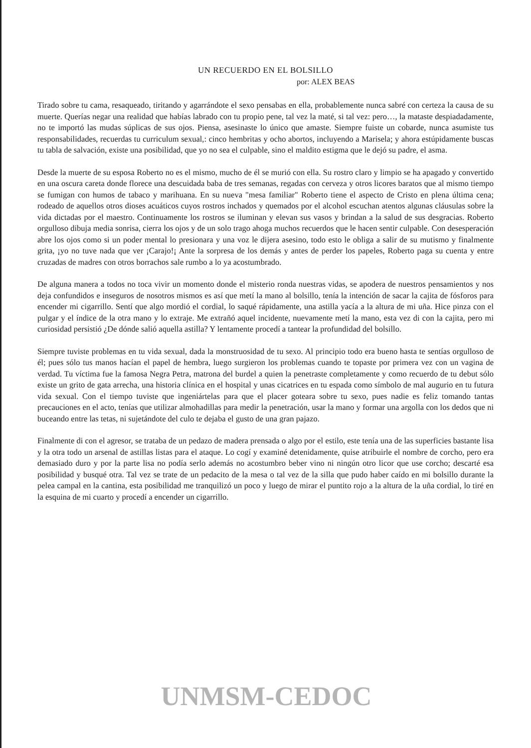UN RECUERDO EN EL BOLSILLO
por: ALEX BEAS
Tirado sobre tu cama, resaqueado, tiritando y agarrándote el sexo pensabas en ella, probablemente nunca sabré con certeza la causa de su muerte. Querías negar una realidad que habías labrado con tu propio pene, tal vez la maté, si tal vez: pero…, la mataste despiadadamente, no te importó las mudas súplicas de sus ojos. Piensa, asesinaste lo único que amaste. Siempre fuiste un cobarde, nunca asumiste tus responsabilidades, recuerdas tu curriculum sexual,: cinco hembritas y ocho abortos, incluyendo a Marisela; y ahora estúpidamente buscas tu tabla de salvación, existe una posibilidad, que yo no sea el culpable, sino el maldito estigma que le dejó su padre, el asma.
Desde la muerte de su esposa Roberto no es el mismo, mucho de él se murió con ella. Su rostro claro y limpio se ha apagado y convertido en una oscura careta donde florece una descuidada baba de tres semanas, regadas con cerveza y otros licores baratos que al mismo tiempo se fumigan con humos de tabaco y marihuana. En su nueva "mesa familiar" Roberto tiene el aspecto de Cristo en plena última cena; rodeado de aquellos otros dioses acuáticos cuyos rostros inchados y quemados por el alcohol escuchan atentos algunas cláusulas sobre la vida dictadas por el maestro. Continuamente los rostros se iluminan y elevan sus vasos y brindan a la salud de sus desgracias. Roberto orgulloso dibuja media sonrisa, cierra los ojos y de un solo trago ahoga muchos recuerdos que le hacen sentir culpable. Con desesperación abre los ojos como si un poder mental lo presionara y una voz le dijera asesino, todo esto le obliga a salir de su mutismo y finalmente grita, ¡yo no tuve nada que ver ¡Carajo!¡ Ante la sorpresa de los demás y antes de perder los papeles, Roberto paga su cuenta y entre cruzadas de madres con otros borrachos sale rumbo a lo ya acostumbrado.
De alguna manera a todos no toca vivir un momento donde el misterio ronda nuestras vidas, se apodera de nuestros pensamientos y nos deja confundidos e inseguros de nosotros mismos es así que metí la mano al bolsillo, tenía la intención de sacar la cajita de fósforos para encender mi cigarrillo. Sentí que algo mordió el cordial, lo saqué rápidamente, una astilla yacía a la altura de mi uña. Hice pinza con el pulgar y el índice de la otra mano y lo extraje. Me extrañó aquel incidente, nuevamente metí la mano, esta vez di con la cajita, pero mi curiosidad persistió ¿De dónde salió aquella astilla? Y lentamente procedí a tantear la profundidad del bolsillo.
Siempre tuviste problemas en tu vida sexual, dada la monstruosidad de tu sexo. Al principio todo era bueno hasta te sentías orgulloso de él; pues sólo tus manos hacían el papel de hembra, luego surgieron los problemas cuando te topaste por primera vez con un vagina de verdad. Tu víctima fue la famosa Negra Petra, matrona del burdel a quien la penetraste completamente y como recuerdo de tu debut sólo existe un grito de gata arrecha, una historia clínica en el hospital y unas cicatrices en tu espada como símbolo de mal augurio en tu futura vida sexual. Con el tiempo tuviste que ingeniártelas para que el placer goteara sobre tu sexo, pues nadie es feliz tomando tantas precauciones en el acto, tenías que utilizar almohadillas para medir la penetración, usar la mano y formar una argolla con los dedos que ni buceando entre las tetas, ni sujetándote del culo te dejaba el gusto de una gran pajazo.
Finalmente di con el agresor, se trataba de un pedazo de madera prensada o algo por el estilo, este tenía una de las superficies bastante lisa y la otra todo un arsenal de astillas listas para el ataque. Lo cogí y examiné detenidamente, quise atribuirle el nombre de corcho, pero era demasiado duro y por la parte lisa no podía serlo además no acostumbro beber vino ni ningún otro licor que use corcho; descarté esa posibilidad y busqué otra. Tal vez se trate de un pedacito de la mesa o tal vez de la silla que pudo haber caído en mi bolsillo durante la pelea campal en la cantina, esta posibilidad me tranquilizó un poco y luego de mirar el puntito rojo a la altura de la uña cordial, lo tiré en la esquina de mi cuarto y procedí a encender un cigarrillo.
UNMSM-CEDOC